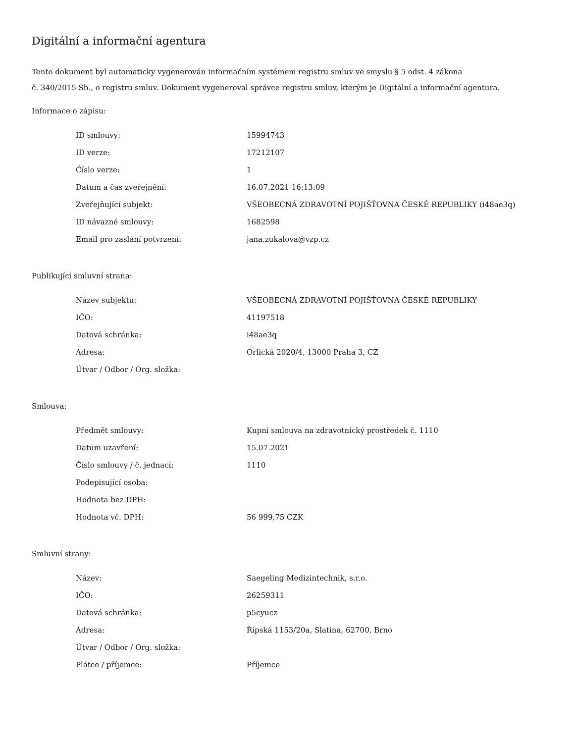Digitální a informační agentura
Tento dokument byl automaticky vygenerován informačním systémem registru smluv ve smyslu § 5 odst. 4 zákona
č. 340/2015 Sb., o registru smluv. Dokument vygeneroval správce registru smluv, kterým je Digitální a informační agentura.
Informace o zápisu:
| ID smlouvy: | 15994743 |
| ID verze: | 17212107 |
| Číslo verze: | 1 |
| Datum a čas zveřejnění: | 16.07.2021 16:13:09 |
| Zveřejňující subjekt: | VŠEOBECNÁ ZDRAVOTNÍ POJIŠŤOVNA ČESKÉ REPUBLIKY (i48ae3q) |
| ID návazné smlouvy: | 1682598 |
| Email pro zaslání potvrzení: | jana.zukalova@vzp.cz |
Publikující smluvní strana:
| Název subjektu: | VŠEOBECNÁ ZDRAVOTNÍ POJIŠŤOVNA ČESKÉ REPUBLIKY |
| IČO: | 41197518 |
| Datová schránka: | i48ae3q |
| Adresa: | Orlická 2020/4, 13000 Praha 3, CZ |
| Útvar / Odbor / Org. složka: | |
Smlouva:
| Předmět smlouvy: | Kupní smlouva na zdravotnický prostředek č. 1110 |
| Datum uzavření: | 15.07.2021 |
| Číslo smlouvy / č. jednací: | 1110 |
| Podepisující osoba: | |
| Hodnota bez DPH: | |
| Hodnota vč. DPH: | 56 999,75 CZK |
Smluvní strany:
| Název: | Saegeling Medizintechnik, s.r.o. |
| IČO: | 26259311 |
| Datová schránka: | p5cyucz |
| Adresa: | Řípská 1153/20a, Slatina, 62700, Brno |
| Útvar / Odbor / Org. složka: | |
| Plátce / příjemce: | Příjemce |